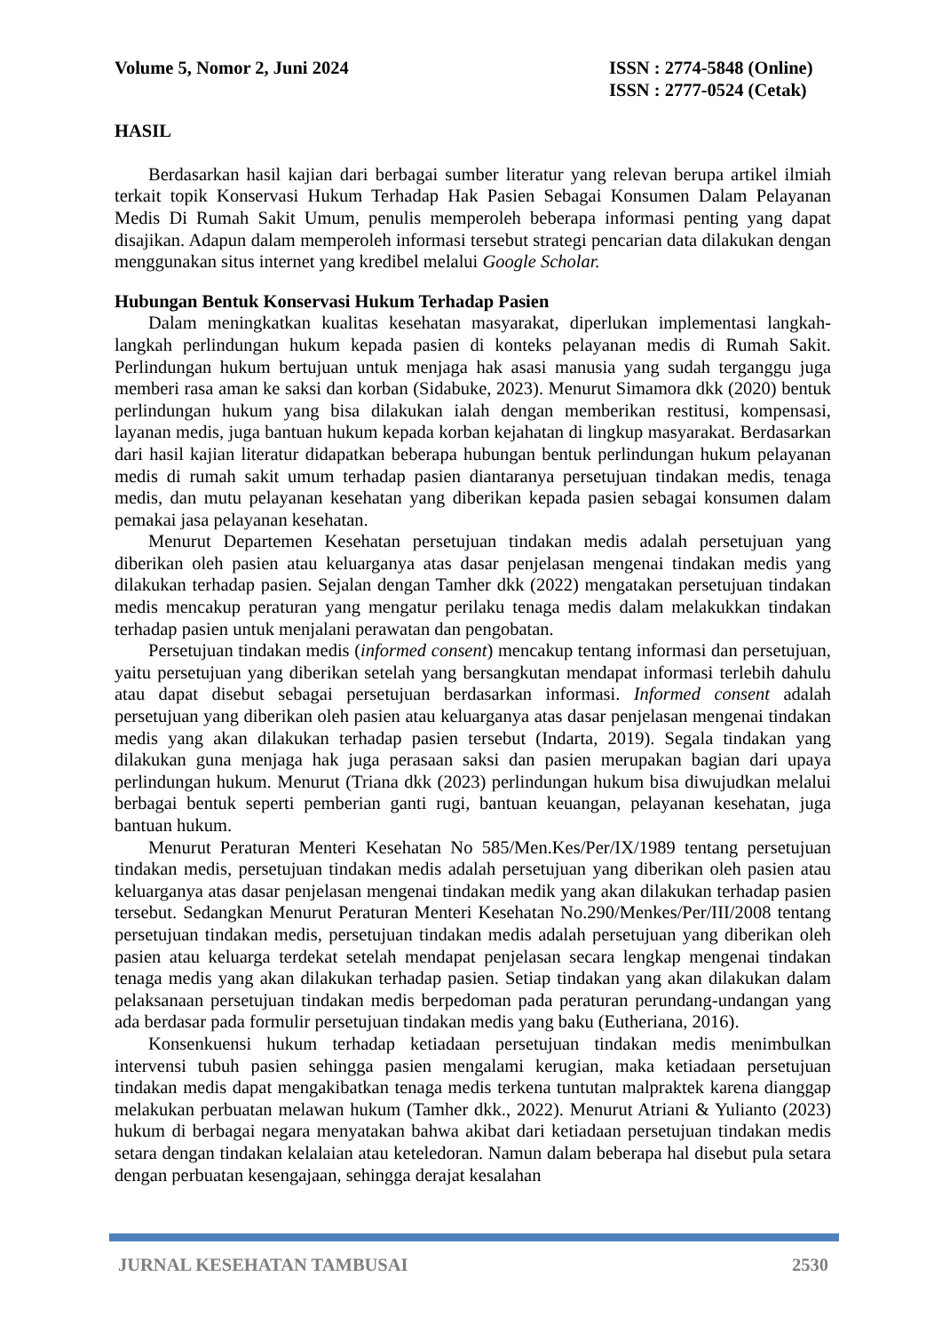Volume 5, Nomor 2, Juni 2024 ISSN : 2774-5848 (Online)
ISSN : 2777-0524 (Cetak)
HASIL
Berdasarkan hasil kajian dari berbagai sumber literatur yang relevan berupa artikel ilmiah terkait topik Konservasi Hukum Terhadap Hak Pasien Sebagai Konsumen Dalam Pelayanan Medis Di Rumah Sakit Umum, penulis memperoleh beberapa informasi penting yang dapat disajikan. Adapun dalam memperoleh informasi tersebut strategi pencarian data dilakukan dengan menggunakan situs internet yang kredibel melalui Google Scholar.
Hubungan Bentuk Konservasi Hukum Terhadap Pasien
Dalam meningkatkan kualitas kesehatan masyarakat, diperlukan implementasi langkah-langkah perlindungan hukum kepada pasien di konteks pelayanan medis di Rumah Sakit. Perlindungan hukum bertujuan untuk menjaga hak asasi manusia yang sudah terganggu juga memberi rasa aman ke saksi dan korban (Sidabuke, 2023). Menurut Simamora dkk (2020) bentuk perlindungan hukum yang bisa dilakukan ialah dengan memberikan restitusi, kompensasi, layanan medis, juga bantuan hukum kepada korban kejahatan di lingkup masyarakat. Berdasarkan dari hasil kajian literatur didapatkan beberapa hubungan bentuk perlindungan hukum pelayanan medis di rumah sakit umum terhadap pasien diantaranya persetujuan tindakan medis, tenaga medis, dan mutu pelayanan kesehatan yang diberikan kepada pasien sebagai konsumen dalam pemakai jasa pelayanan kesehatan.
Menurut Departemen Kesehatan persetujuan tindakan medis adalah persetujuan yang diberikan oleh pasien atau keluarganya atas dasar penjelasan mengenai tindakan medis yang dilakukan terhadap pasien. Sejalan dengan Tamher dkk (2022) mengatakan persetujuan tindakan medis mencakup peraturan yang mengatur perilaku tenaga medis dalam melakukkan tindakan terhadap pasien untuk menjalani perawatan dan pengobatan.
Persetujuan tindakan medis (informed consent) mencakup tentang informasi dan persetujuan, yaitu persetujuan yang diberikan setelah yang bersangkutan mendapat informasi terlebih dahulu atau dapat disebut sebagai persetujuan berdasarkan informasi. Informed consent adalah persetujuan yang diberikan oleh pasien atau keluarganya atas dasar penjelasan mengenai tindakan medis yang akan dilakukan terhadap pasien tersebut (Indarta, 2019). Segala tindakan yang dilakukan guna menjaga hak juga perasaan saksi dan pasien merupakan bagian dari upaya perlindungan hukum. Menurut (Triana dkk (2023) perlindungan hukum bisa diwujudkan melalui berbagai bentuk seperti pemberian ganti rugi, bantuan keuangan, pelayanan kesehatan, juga bantuan hukum.
Menurut Peraturan Menteri Kesehatan No 585/Men.Kes/Per/IX/1989 tentang persetujuan tindakan medis, persetujuan tindakan medis adalah persetujuan yang diberikan oleh pasien atau keluarganya atas dasar penjelasan mengenai tindakan medik yang akan dilakukan terhadap pasien tersebut. Sedangkan Menurut Peraturan Menteri Kesehatan No.290/Menkes/Per/III/2008 tentang persetujuan tindakan medis, persetujuan tindakan medis adalah persetujuan yang diberikan oleh pasien atau keluarga terdekat setelah mendapat penjelasan secara lengkap mengenai tindakan tenaga medis yang akan dilakukan terhadap pasien. Setiap tindakan yang akan dilakukan dalam pelaksanaan persetujuan tindakan medis berpedoman pada peraturan perundang-undangan yang ada berdasar pada formulir persetujuan tindakan medis yang baku (Eutheriana, 2016).
Konsenkuensi hukum terhadap ketiadaan persetujuan tindakan medis menimbulkan intervensi tubuh pasien sehingga pasien mengalami kerugian, maka ketiadaan persetujuan tindakan medis dapat mengakibatkan tenaga medis terkena tuntutan malpraktek karena dianggap melakukan perbuatan melawan hukum (Tamher dkk., 2022). Menurut Atriani & Yulianto (2023) hukum di berbagai negara menyatakan bahwa akibat dari ketiadaan persetujuan tindakan medis setara dengan tindakan kelalaian atau keteledoran. Namun dalam beberapa hal disebut pula setara dengan perbuatan kesengajaan, sehingga derajat kesalahan
JURNAL KESEHATAN TAMBUSAI 2530